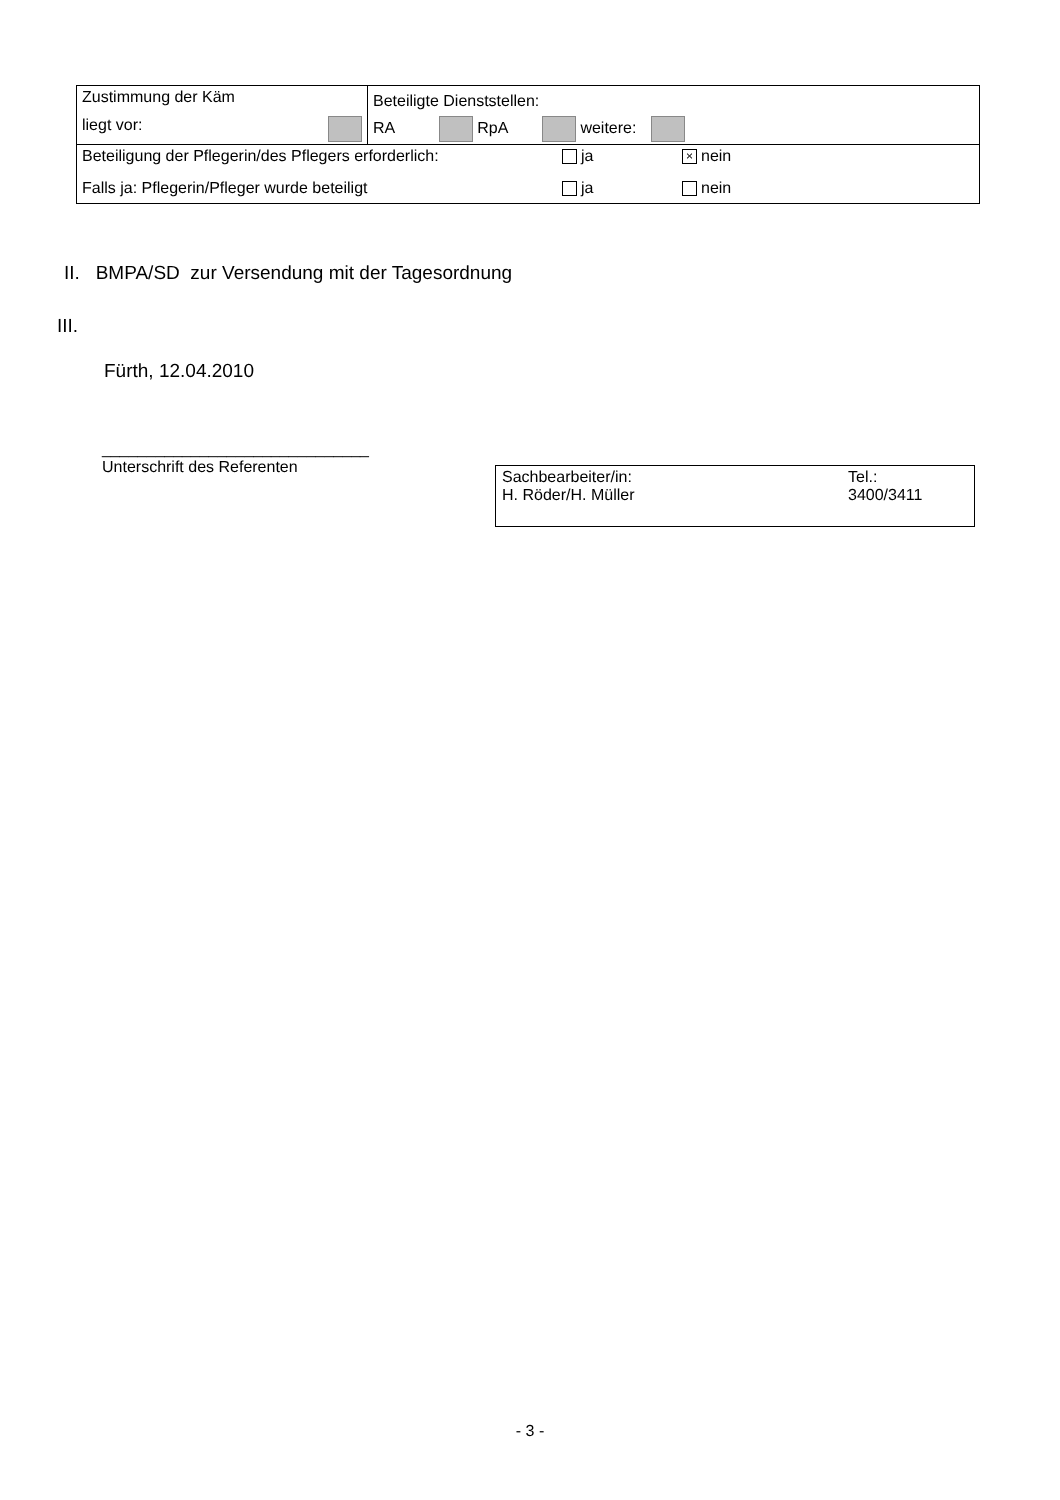| Zustimmung der Käm liegt vor: | Beteiligte Dienststellen: RA RpA weitere: |
| Beteiligung der Pflegerin/des Pflegers erforderlich: ja × nein | |
| Falls ja: Pflegerin/Pfleger wurde beteiligt ja nein | |
II. BMPA/SD zur Versendung mit der Tagesordnung
III.
Fürth, 12.04.2010
______________________________
Unterschrift des Referenten
Sachbearbeiter/in:
H. Röder/H. Müller
Tel.:
3400/3411
- 3 -